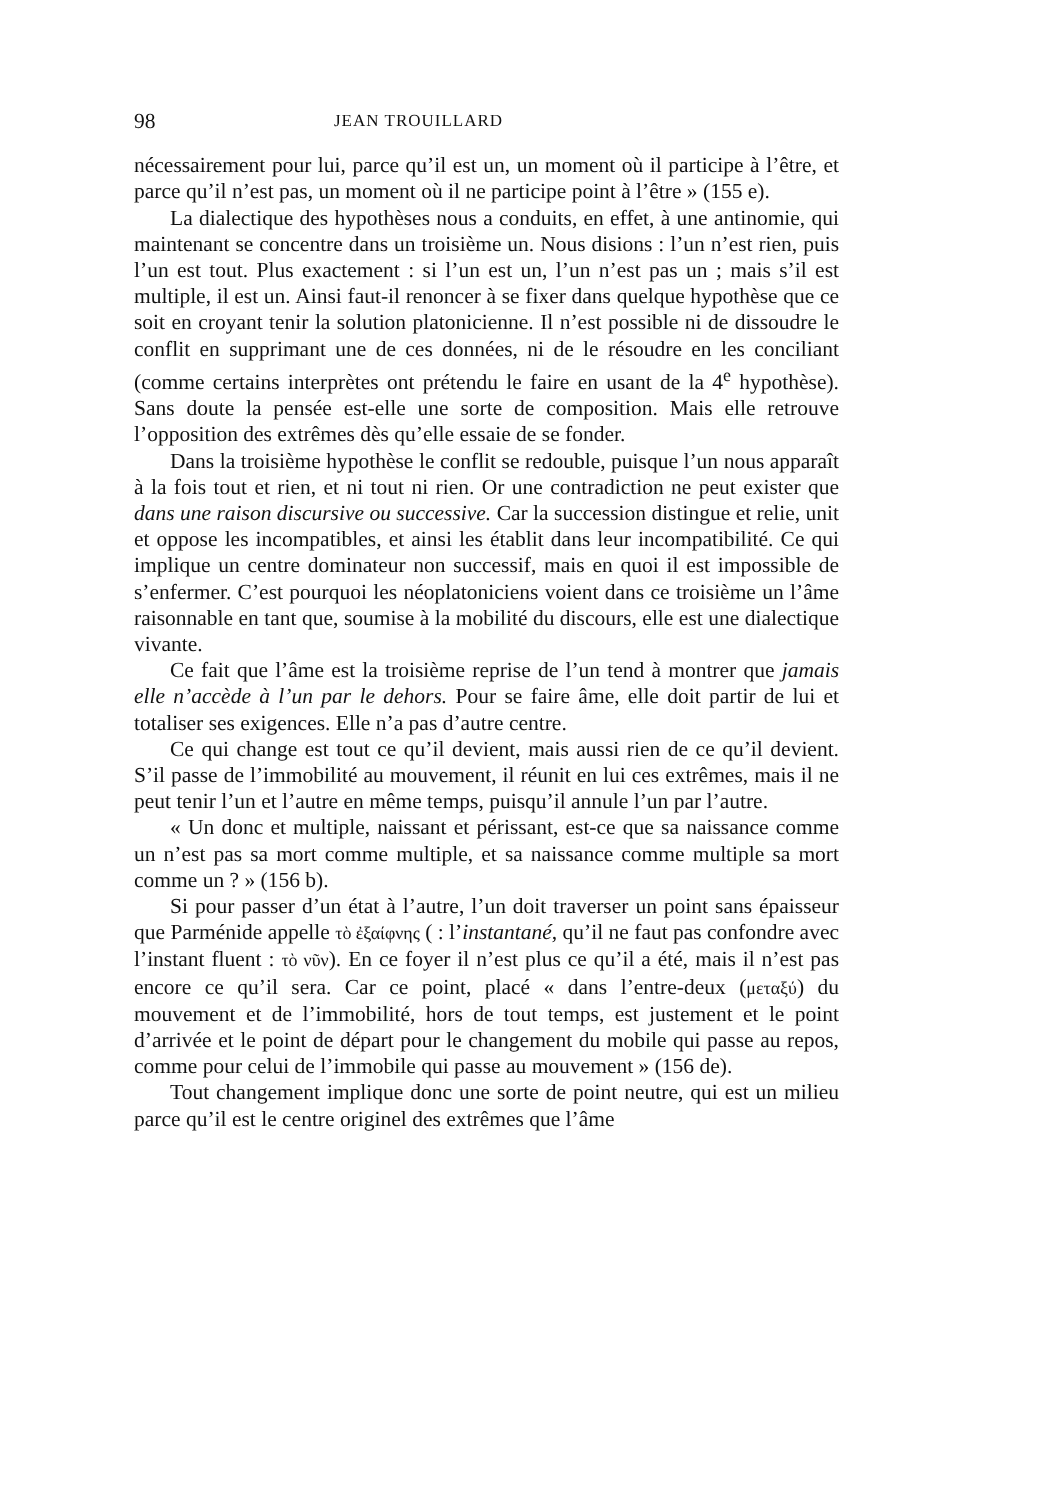98 JEAN TROUILLARD
nécessairement pour lui, parce qu’il est un, un moment où il participe à l’être, et parce qu’il n’est pas, un moment où il ne participe point à l’être » (155 e).
La dialectique des hypothèses nous a conduits, en effet, à une antinomie, qui maintenant se concentre dans un troisième un. Nous disions : l’un n’est rien, puis l’un est tout. Plus exactement : si l’un est un, l’un n’est pas un ; mais s’il est multiple, il est un. Ainsi faut-il renoncer à se fixer dans quelque hypothèse que ce soit en croyant tenir la solution platonicienne. Il n’est possible ni de dissoudre le conflit en supprimant une de ces données, ni de le résoudre en les conciliant (comme certains interprètes ont prétendu le faire en usant de la 4<sup>e</sup> hypothèse). Sans doute la pensée est-elle une sorte de composition. Mais elle retrouve l’opposition des extrêmes dès qu’elle essaie de se fonder.
Dans la troisième hypothèse le conflit se redouble, puisque l’un nous apparaît à la fois tout et rien, et ni tout ni rien. Or une contradiction ne peut exister que dans une raison discursive ou successive. Car la succession distingue et relie, unit et oppose les incompatibles, et ainsi les établit dans leur incompatibilité. Ce qui implique un centre dominateur non successif, mais en quoi il est impossible de s’enfermer. C’est pourquoi les néoplatoniciens voient dans ce troisième un l’âme raisonnable en tant que, soumise à la mobilité du discours, elle est une dialectique vivante.
Ce fait que l’âme est la troisième reprise de l’un tend à montrer que jamais elle n’accède à l’un par le dehors. Pour se faire âme, elle doit partir de lui et totaliser ses exigences. Elle n’a pas d’autre centre.
Ce qui change est tout ce qu’il devient, mais aussi rien de ce qu’il devient. S’il passe de l’immobilité au mouvement, il réunit en lui ces extrêmes, mais il ne peut tenir l’un et l’autre en même temps, puisqu’il annule l’un par l’autre.
« Un donc et multiple, naissant et périssant, est-ce que sa naissance comme un n’est pas sa mort comme multiple, et sa naissance comme multiple sa mort comme un ? » (156 b).
Si pour passer d’un état à l’autre, l’un doit traverser un point sans épaisseur que Parménide appelle τὸ ἐξαίφνης ( : l’instantané, qu’il ne faut pas confondre avec l’instant fluent : τὸ νῦν). En ce foyer il n’est plus ce qu’il a été, mais il n’est pas encore ce qu’il sera. Car ce point, placé « dans l’entre-deux (μεταξύ) du mouvement et de l’immobilité, hors de tout temps, est justement et le point d’arrivée et le point de départ pour le changement du mobile qui passe au repos, comme pour celui de l’immobile qui passe au mouvement » (156 de).
Tout changement implique donc une sorte de point neutre, qui est un milieu parce qu’il est le centre originel des extrêmes que l’âme